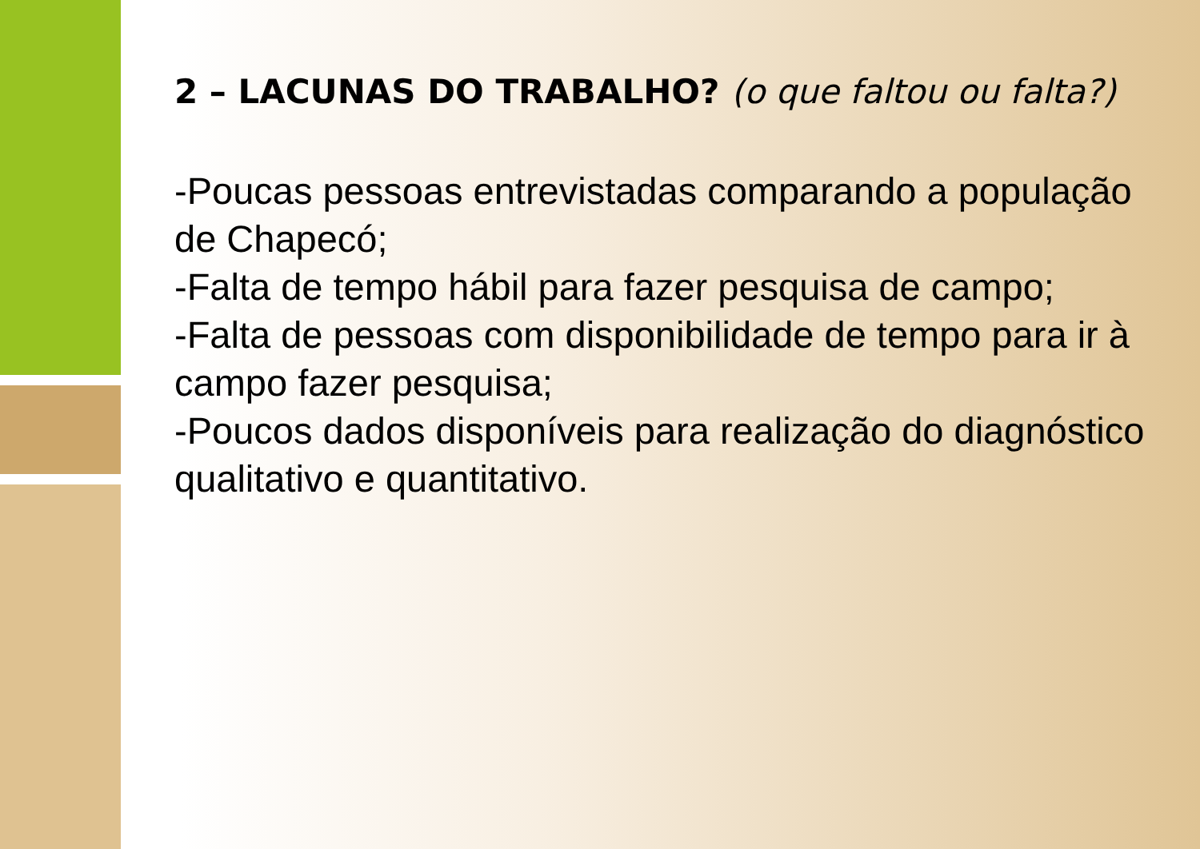2 – LACUNAS DO TRABALHO? (o que faltou ou falta?)
-Poucas pessoas entrevistadas comparando a população de Chapecó;
-Falta de tempo hábil para fazer pesquisa de campo;
-Falta de pessoas com disponibilidade de tempo para ir à campo fazer pesquisa;
-Poucos dados disponíveis para realização do diagnóstico qualitativo e quantitativo.